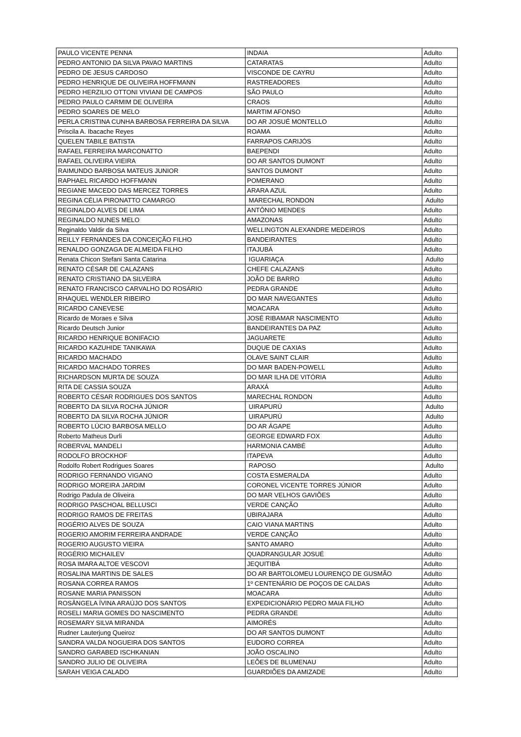| PAULO VICENTE PENNA | INDAIA | Adulto |
| PEDRO ANTONIO DA SILVA PAVAO MARTINS | CATARATAS | Adulto |
| PEDRO DE JESUS CARDOSO | VISCONDE DE CAYRU | Adulto |
| PEDRO HENRIQUE DE OLIVEIRA HOFFMANN | RASTREADORES | Adulto |
| PEDRO HERZILIO OTTONI VIVIANI DE CAMPOS | SÃO PAULO | Adulto |
| PEDRO PAULO CARMIM DE OLIVEIRA | CRAOS | Adulto |
| PEDRO SOARES DE MELO | MARTIM AFONSO | Adulto |
| PERLA CRISTINA CUNHA BARBOSA FERREIRA DA SILVA | DO AR JOSUÉ MONTELLO | Adulto |
| Priscila A. Ibacache Reyes | ROAMA | Adulto |
| QUELEN TABILE BATISTA | FARRAPOS CARIJÓS | Adulto |
| RAFAEL FERREIRA MARCONATTO | BAEPENDI | Adulto |
| RAFAEL OLIVEIRA VIEIRA | DO AR SANTOS DUMONT | Adulto |
| RAIMUNDO BARBOSA MATEUS JUNIOR | SANTOS DUMONT | Adulto |
| RAPHAEL RICARDO HOFFMANN | POMERANO | Adulto |
| REGIANE MACEDO DAS MERCEZ TORRES | ARARA AZUL | Adulto |
| REGINA CÉLIA PIRONATTO CAMARGO | MARECHAL RONDON | Adulto |
| REGINALDO ALVES DE LIMA | ANTÔNIO MENDES | Adulto |
| REGINALDO NUNES MELO | AMAZONAS | Adulto |
| Reginaldo Valdir da Silva | WELLINGTON ALEXANDRE MEDEIROS | Adulto |
| REILLY FERNANDES DA CONCEIÇÃO FILHO | BANDEIRANTES | Adulto |
| RENALDO GONZAGA DE ALMEIDA FILHO | ITAJUBÁ | Adulto |
| Renata Chicon Stefani Santa Catarina | IGUARIAÇA | Adulto |
| RENATO CÉSAR DE CALAZANS | CHEFE CALAZANS | Adulto |
| RENATO CRISTIANO DA SILVEIRA | JOÃO DE BARRO | Adulto |
| RENATO FRANCISCO CARVALHO DO ROSÁRIO | PEDRA GRANDE | Adulto |
| RHAQUEL WENDLER RIBEIRO | DO MAR NAVEGANTES | Adulto |
| RICARDO CANEVESE | MOACARA | Adulto |
| Ricardo de Moraes e Silva | JOSÉ RIBAMAR NASCIMENTO | Adulto |
| Ricardo Deutsch Junior | BANDEIRANTES DA PAZ | Adulto |
| RICARDO HENRIQUE BONIFACIO | JAGUARETE | Adulto |
| RICARDO KAZUHIDE TANIKAWA | DUQUE DE CAXIAS | Adulto |
| RICARDO MACHADO | OLAVE SAINT CLAIR | Adulto |
| RICARDO MACHADO TORRES | DO MAR BADEN-POWELL | Adulto |
| RICHARDSON MURTA DE SOUZA | DO MAR ILHA DE VITÓRIA | Adulto |
| RITA DE CASSIA SOUZA | ARAXÁ | Adulto |
| ROBERTO CÉSAR RODRIGUES DOS SANTOS | MARECHAL RONDON | Adulto |
| ROBERTO DA SILVA ROCHA JÚNIOR | UIRAPURÚ | Adulto |
| ROBERTO DA SILVA ROCHA JÚNIOR | UIRAPURÚ | Adulto |
| ROBERTO LÚCIO BARBOSA MELLO | DO AR ÁGAPE | Adulto |
| Roberto Matheus Durli | GEORGE EDWARD FOX | Adulto |
| ROBERVAL MANDELI | HARMONIA CAMBÉ | Adulto |
| RODOLFO BROCKHOF | ITAPEVA | Adulto |
| Rodolfo Robert Rodrigues Soares | RAPOSO | Adulto |
| RODRIGO FERNANDO VIGANO | COSTA ESMERALDA | Adulto |
| RODRIGO MOREIRA JARDIM | CORONEL VICENTE TORRES JÚNIOR | Adulto |
| Rodrigo Padula de Oliveira | DO MAR VELHOS GAVIÕES | Adulto |
| RODRIGO PASCHOAL BELLUSCI | VERDE CANÇÃO | Adulto |
| RODRIGO RAMOS DE FREITAS | UBIRAJARA | Adulto |
| ROGÉRIO ALVES DE SOUZA | CAIO VIANA MARTINS | Adulto |
| ROGERIO AMORIM FERREIRA ANDRADE | VERDE CANÇÃO | Adulto |
| ROGERIO AUGUSTO VIEIRA | SANTO AMARO | Adulto |
| ROGÉRIO MICHAILEV | QUADRANGULAR JOSUÉ | Adulto |
| ROSA IMARA ALTOE VESCOVI | JEQUITIBÁ | Adulto |
| ROSALINA MARTINS DE SALES | DO AR BARTOLOMEU LOURENÇO DE GUSMÃO | Adulto |
| ROSANA CORREA RAMOS | 1º CENTENÁRIO DE POÇOS DE CALDAS | Adulto |
| ROSANE MARIA PANISSON | MOACARA | Adulto |
| ROSÂNGELA ÍVINA ARAÚJO DOS SANTOS | EXPEDICIONÁRIO PEDRO MAIA FILHO | Adulto |
| ROSELI MARIA GOMES DO NASCIMENTO | PEDRA GRANDE | Adulto |
| ROSEMARY SILVA MIRANDA | AIMORÉS | Adulto |
| Rudner Lauterjung Queiroz | DO AR SANTOS DUMONT | Adulto |
| SANDRA VALDA NOGUEIRA DOS SANTOS | EUDORO CORREA | Adulto |
| SANDRO GARABED ISCHKANIAN | JOÃO OSCALINO | Adulto |
| SANDRO JULIO DE OLIVEIRA | LEÕES DE BLUMENAU | Adulto |
| SARAH VEIGA CALADO | GUARDIÕES DA AMIZADE | Adulto |